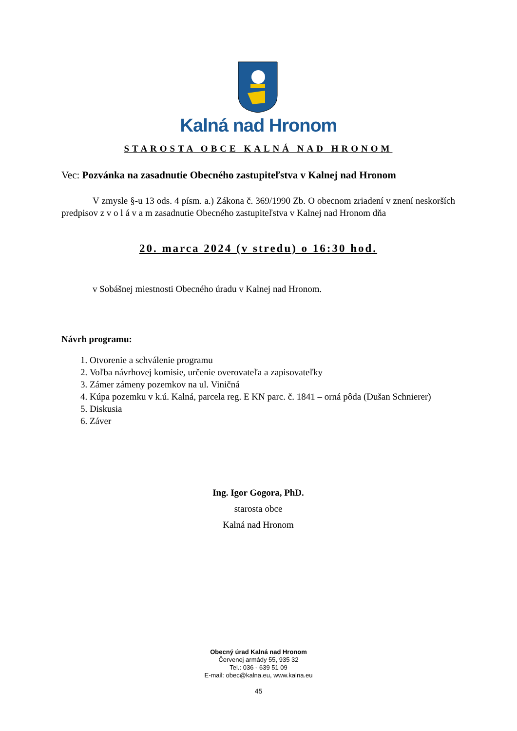Kalná nad Hronom
STAROSTA OBCE KALNÁ NAD HRONOM
Vec: Pozvánka na zasadnutie Obecného zastupiteľstva v Kalnej nad Hronom
V zmysle §-u 13 ods. 4 písm. a.) Zákona č. 369/1990 Zb. O obecnom zriadení v znení neskorších predpisov z v o l á v a m zasadnutie Obecného zastupiteľstva v Kalnej nad Hronom dňa
20. marca 2024 (v stredu) o 16:30 hod.
v Sobášnej miestnosti Obecného úradu v Kalnej nad Hronom.
Návrh programu:
1. Otvorenie a schválenie programu
2. Voľba návrhovej komisie, určenie overovateľa a zapisovateľky
3. Zámer zámeny pozemkov na ul. Viničná
4. Kúpa pozemku v k.ú. Kalná, parcela reg. E KN parc. č. 1841 – orná pôda (Dušan Schnierer)
5. Diskusia
6. Záver
Ing. Igor Gogora, PhD.
starosta obce
Kalná nad Hronom
Obecný úrad Kalná nad Hronom
Červenej armády 55, 935 32
Tel.: 036 - 639 51 09
E-mail: obec@kalna.eu, www.kalna.eu
45